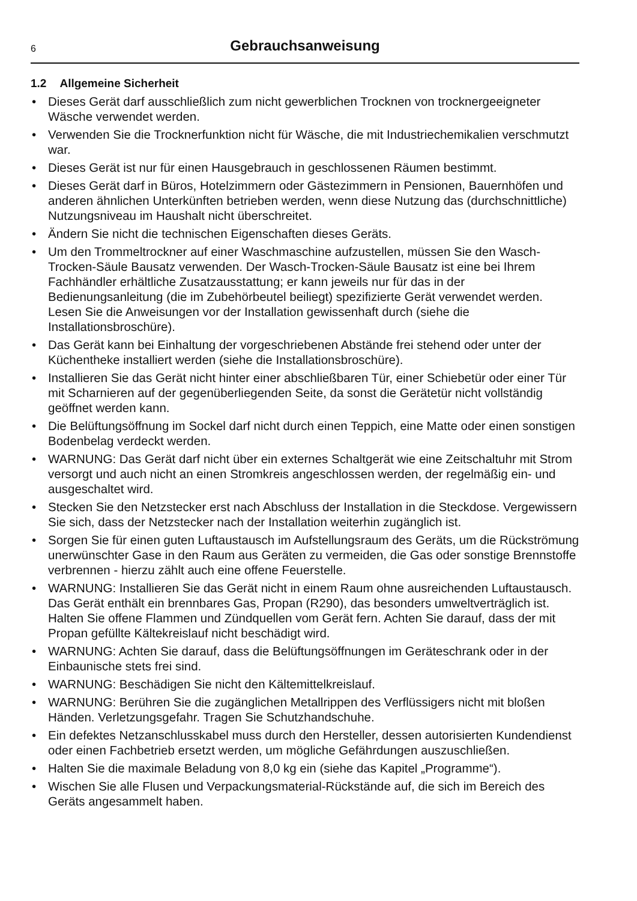6
Gebrauchsanweisung
1.2 Allgemeine Sicherheit
• Dieses Gerät darf ausschließlich zum nicht gewerblichen Trocknen von trocknergeeig­neter Wäsche verwendet werden.
• Verwenden Sie die Trocknerfunktion nicht für Wäsche, die mit Industriechemikalien verschmutzt war.
• Dieses Gerät ist nur für einen Hausgebrauch in geschlossenen Räumen bestimmt.
• Dieses Gerät darf in Büros, Hotelzimmern oder Gästezimmern in Pensionen, Bauern­höfen und anderen ähnlichen Unterkünften betrieben werden, wenn diese Nutzung das (durchschnittliche) Nutzungsniveau im Haushalt nicht überschreitet.
• Ändern Sie nicht die technischen Eigenschaften dieses Geräts.
• Um den Trommeltrockner auf einer Waschmaschine aufzustellen, müssen Sie den Wasch-Trocken-Säule Bausatz verwenden. Der Wasch-Trocken-Säule Bausatz ist eine bei Ihrem Fachhändler erhältliche Zusatzausstattung; er kann jeweils nur für das in der Bedienungsanleitung (die im Zubehörbeutel beiliegt) spezifizierte Gerät verwen­det werden. Lesen Sie die Anweisungen vor der Installation gewissenhaft durch (siehe die Installationsbroschüre).
• Das Gerät kann bei Einhaltung der vorgeschriebenen Abstände frei stehend oder unter der Küchentheke installiert werden (siehe die Installationsbroschüre).
• Installieren Sie das Gerät nicht hinter einer abschließbaren Tür, einer Schiebetür oder einer Tür mit Scharnieren auf der gegenüberliegenden Seite, da sonst die Gerätetür nicht vollständig geöffnet werden kann.
• Die Belüftungsöffnung im Sockel darf nicht durch einen Teppich, eine Matte oder einen sonstigen Bodenbelag verdeckt werden.
• WARNUNG: Das Gerät darf nicht über ein externes Schaltgerät wie eine Zeitschaltuhr mit Strom versorgt und auch nicht an einen Stromkreis angeschlossen werden, der re­gelmäßig ein- und ausgeschaltet wird.
• Stecken Sie den Netzstecker erst nach Abschluss der Installation in die Steckdose. Vergewissern Sie sich, dass der Netzstecker nach der Installation weiterhin zugänglich ist.
• Sorgen Sie für einen guten Luftaustausch im Aufstellungsraum des Geräts, um die Rückströmung unerwünschter Gase in den Raum aus Geräten zu vermeiden, die Gas oder sonstige Brennstoffe verbrennen - hierzu zählt auch eine offene Feuerstelle.
• WARNUNG: Installieren Sie das Gerät nicht in einem Raum ohne ausreichenden Luft­austausch. Das Gerät enthält ein brennbares Gas, Propan (R290), das besonders um­weltverträglich ist. Halten Sie offene Flammen und Zündquellen vom Gerät fern. Achten Sie darauf, dass der mit Propan gefüllte Kältekreislauf nicht beschädigt wird.
• WARNUNG: Achten Sie darauf, dass die Belüftungsöffnungen im Geräteschrank oder in der Einbaunische stets frei sind.
• WARNUNG: Beschädigen Sie nicht den Kältemittelkreislauf.
• WARNUNG: Berühren Sie die zugänglichen Metallrippen des Verflüssigers nicht mit bloßen Händen. Verletzungsgefahr. Tragen Sie Schutzhandschuhe.
• Ein defektes Netzanschlusskabel muss durch den Hersteller, dessen autorisierten Kundendienst oder einen Fachbetrieb ersetzt werden, um mögliche Gefährdungen auszuschließen.
• Halten Sie die maximale Beladung von 8,0 kg ein (siehe das Kapitel „Programme“).
• Wischen Sie alle Flusen und Verpackungsmaterial-Rückstände auf, die sich im Bereich des Geräts angesammelt haben.